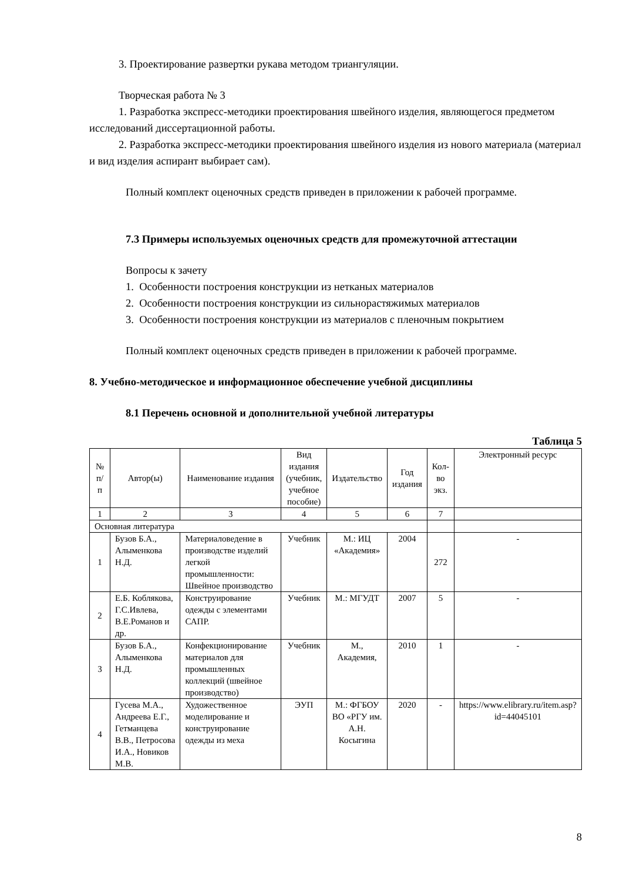3. Проектирование развертки рукава методом триангуляции.
Творческая работа № 3
1. Разработка экспресс-методики проектирования швейного изделия, являющегося предметом исследований диссертационной работы.
2. Разработка экспресс-методики проектирования швейного изделия из нового материала (материал и вид изделия аспирант выбирает сам).
Полный комплект оценочных средств приведен в приложении к рабочей программе.
7.3 Примеры используемых оценочных средств для промежуточной аттестации
Вопросы к зачету
1. Особенности построения конструкции из нетканых материалов
2. Особенности построения конструкции из сильнорастяжимых материалов
3. Особенности построения конструкции из материалов с пленочным покрытием
Полный комплект оценочных средств приведен в приложении к рабочей программе.
8. Учебно-методическое и информационное обеспечение учебной дисциплины
8.1 Перечень основной и дополнительной учебной литературы
Таблица 5
| № п/п | Автор(ы) | Наименование издания | Вид издания (учебник, учебное пособие) | Издательство | Год издания | Кол-во экз. | Электронный ресурс |
| --- | --- | --- | --- | --- | --- | --- | --- |
| 1 | 2 | 3 | 4 | 5 | 6 | 7 | |
| Основная литература | | | | | | | |
| 1 | Бузов Б.А., Алыменкова Н.Д. | Материаловедение в производстве изделий легкой промышленности: Швейное производство | Учебник | М.: ИЦ «Академия» | 2004 | 272 | - |
| 2 | Е.Б. Коблякова, Г.С.Ивлева, В.Е.Романов и др. | Конструирование одежды с элементами САПР. | Учебник | М.: МГУДТ | 2007 | 5 | - |
| 3 | Бузов Б.А., Алыменкова Н.Д. | Конфекционирование материалов для промышленных коллекций (швейное производство) | Учебник | М., Академия, | 2010 | 1 | - |
| 4 | Гусева М.А., Андреева Е.Г., Гетманцева В.В., Петросова И.А., Новиков М.В. | Художественное моделирование и конструирование одежды из меха | ЭУП | М.: ФГБОУ ВО «РГУ им. А.Н. Косыгина | 2020 | - | https://www.elibrary.ru/item.asp?id=44045101 |
8